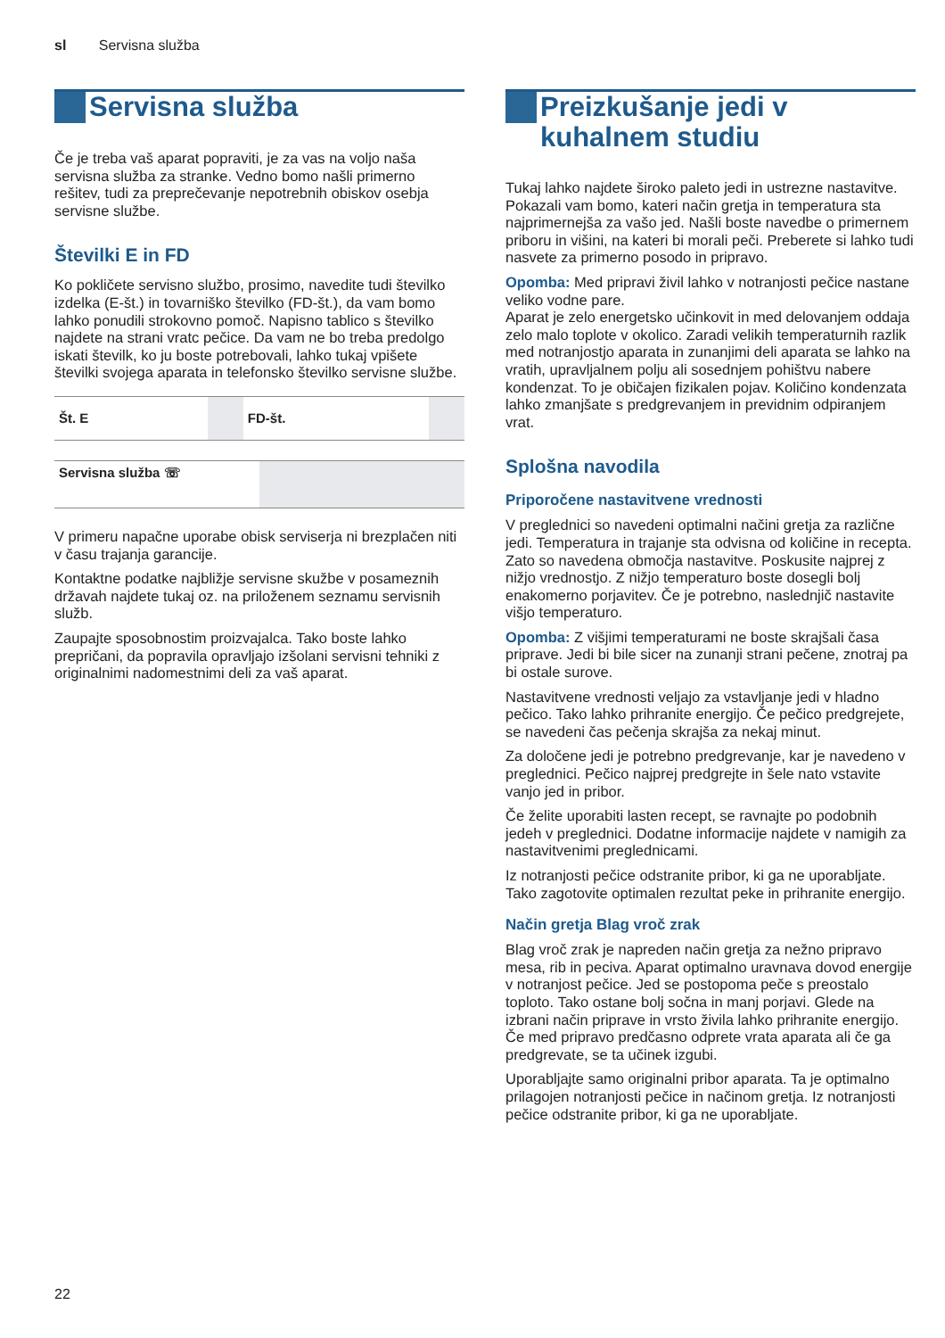sl Servisna služba
Servisna služba
Če je treba vaš aparat popraviti, je za vas na voljo naša servisna služba za stranke. Vedno bomo našli primerno rešitev, tudi za preprečevanje nepotrebnih obiskov osebja servisne službe.
Številki E in FD
Ko pokličete servisno službo, prosimo, navedite tudi številko izdelka (E-št.) in tovarniško številko (FD-št.), da vam bomo lahko ponudili strokovno pomoč. Napisno tablico s številko najdete na strani vratc pečice. Da vam ne bo treba predolgo iskati številk, ko ju boste potrebovali, lahko tukaj vpišete številki svojega aparata in telefonsko številko servisne službe.
| Št. E | | FD-št. | |
| Servisna služba ☏ | |
V primeru napačne uporabe obisk serviserja ni brezplačen niti v času trajanja garancije.
Kontaktne podatke najbližje servisne skužbe v posameznih državah najdete tukaj oz. na priloženem seznamu servisnih služb.
Zaupajte sposobnostim proizvajalca. Tako boste lahko prepričani, da popravila opravljajo izšolani servisni tehniki z originalnimi nadomestnimi deli za vaš aparat.
Preizkušanje jedi v kuhalnem studiu
Tukaj lahko najdete široko paleto jedi in ustrezne nastavitve. Pokazali vam bomo, kateri način gretja in temperatura sta najprimernejša za vašo jed. Našli boste navedbe o primernem priboru in višini, na kateri bi morali peči. Preberete si lahko tudi nasvete za primerno posodo in pripravo.
Opomba: Med pripravi živil lahko v notranjosti pečice nastane veliko vodne pare.
Aparat je zelo energetsko učinkovit in med delovanjem oddaja zelo malo toplote v okolico. Zaradi velikih temperaturnih razlik med notranjostjo aparata in zunanjimi deli aparata se lahko na vratih, upravljalnem polju ali sosednjem pohištvu nabere kondenzat. To je običajen fizikalen pojav. Količino kondenzata lahko zmanjšate s predgrevanjem in previdnim odpiranjem vrat.
Splošna navodila
Priporočene nastavitvene vrednosti
V preglednici so navedeni optimalni načini gretja za različne jedi. Temperatura in trajanje sta odvisna od količine in recepta. Zato so navedena območja nastavitve. Poskusite najprej z nižjo vrednostjo. Z nižjo temperaturo boste dosegli bolj enakomerno porjavitev. Če je potrebno, naslednjič nastavite višjo temperaturo.
Opomba: Z višjimi temperaturami ne boste skrajšali časa priprave. Jedi bi bile sicer na zunanji strani pečene, znotraj pa bi ostale surove.
Nastavitvene vrednosti veljajo za vstavljanje jedi v hladno pečico. Tako lahko prihranite energijo. Če pečico predgrejete, se navedeni čas pečenja skrajša za nekaj minut.
Za določene jedi je potrebno predgrevanje, kar je navedeno v preglednici. Pečico najprej predgrejte in šele nato vstavite vanjo jed in pribor.
Če želite uporabiti lasten recept, se ravnajte po podobnih jedeh v preglednici. Dodatne informacije najdete v namigih za nastavitvenimi preglednicami.
Iz notranjosti pečice odstranite pribor, ki ga ne uporabljate. Tako zagotovite optimalen rezultat peke in prihranite energijo.
Način gretja Blag vroč zrak
Blag vroč zrak je napreden način gretja za nežno pripravo mesa, rib in peciva. Aparat optimalno uravnava dovod energije v notranjost pečice. Jed se postopoma peče s preostalo toploto. Tako ostane bolj sočna in manj porjavi. Glede na izbrani način priprave in vrsto živila lahko prihranite energijo. Če med pripravo predčasno odprete vrata aparata ali če ga predgrevate, se ta učinek izgubi.
Uporabljajte samo originalni pribor aparata. Ta je optimalno prilagojen notranjosti pečice in načinom gretja. Iz notranjosti pečice odstranite pribor, ki ga ne uporabljate.
22